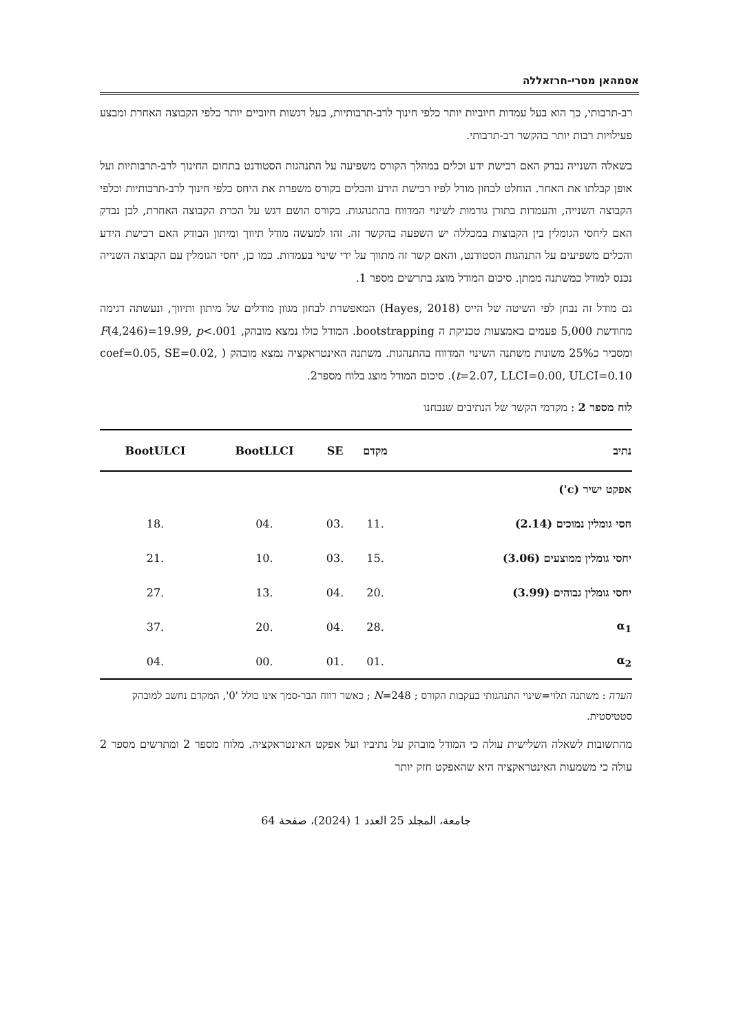אסמהאן מסרי-חרזאללה
רב-תרבותי, כך הוא בעל עמדות חיוביות יותר כלפי חינוך לרב-תרבותיות, בעל רגשות חיוביים יותר כלפי הקבוצה האחרת ומבצע פעילויות רבות יותר בהקשר רב-תרבותי.
בשאלה השנייה נבדק האם רכישת ידע וכלים במהלך הקורס משפיעה על התנהגות הסטודנט בתחום החינוך לרב-תרבותיות ועל אופן קבלתו את האחר. הוחלט לבחון מודל לפיו רכישת הידע והכלים בקורס משפרת את היחס כלפי חינוך לרב-תרבותיות וכלפי הקבוצה השנייה, והעמדות בתורן גורמות לשינוי המדווח בהתנהגות. בקורס הושם דגש על הכרת הקבוצה האחרת, לכן נבדק האם ליחסי הגומלין בין הקבוצות במכללה יש השפעה בהקשר זה. זהו למעשה מודל תיווך ומיתון הבודק האם רכישת הידע והכלים משפיעים על התנהגות הסטודנט, והאם קשר זה מתווך על ידי שינוי בעמדות. כמו כן, יחסי הגומלין עם הקבוצה השנייה נכנס למודל כמשתנה ממתן. סיכום המודל מוצג בתרשים מספר 1.
גם מודל זה נבחן לפי השיטה של הייס (Hayes, 2018) המאפשרת לבחון מגוון מודלים של מיתון ותיווך, ונעשתה דגימה מחודשת 5,000 פעמים באמצעות טכניקת ה bootstrapping. המודל כולו נמצא מובהק, F(4,246)=19.99, p<.001 ומסביר כ25% משונות משתנה השינוי המדווח בהתנהגות. משתנה האינטראקציה נמצא מובהק ( coef=0.05, SE=0.02, t=2.07, LLCI=0.00, ULCI=0.10). סיכום המודל מוצג בלוח מספר2.
לוח מספר 2 : מקדמי הקשר של הנתיבים שנבחנו
| נתיב | מקדם | SE | BootLLCI | BootULCI |
| --- | --- | --- | --- | --- |
| אפקט ישיר (c') | | | | |
| חסי גומלין נמוכים (2.14) | .11 | .03 | .04 | .18 |
| יחסי גומלין ממוצעים (3.06) | .15 | .03 | .10 | .21 |
| יחסי גומלין גבוהים (3.99) | .20 | .04 | .13 | .27 |
| α<sub>1</sub> | .28 | .04 | .20 | .37 |
| α<sub>2</sub> | .01 | .01 | .00 | .04 |
הערה : משתנה תלוי=שינוי התנהגותי בעקבות הקורס ; N=248 ; כאשר רווח הבר-סמך אינו כולל '0', המקדם נחשב למובהק סטטיסטית.
מהתשובות לשאלה השלישית עולה כי המודל מובהק על נתיביו ועל אפקט האינטראקציה. מלוח מספר 2 ומתרשים מספר 2 עולה כי משמעות האינטראקציה היא שהאפקט חזק יותר
جامعة، المجلد 25 العدد 1 (2024)، صفحة 64